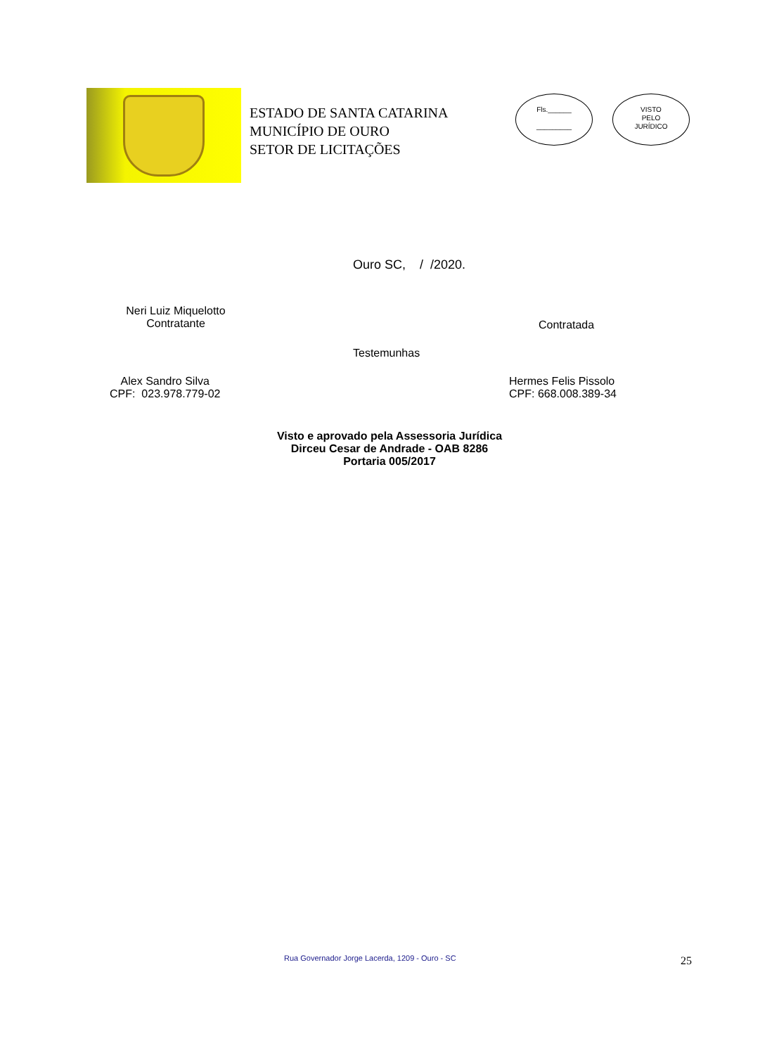ESTADO DE SANTA CATARINA
MUNICÍPIO DE OURO
SETOR DE LICITAÇÕES
Fls.______
_________
VISTO
PELO
JURÍDICO
Ouro SC, / /2020.
Neri Luiz Miquelotto
Contratante
Contratada
Testemunhas
Alex Sandro Silva
CPF: 023.978.779-02
Hermes Felis Pissolo
CPF: 668.008.389-34
Visto e aprovado pela Assessoria Jurídica
Dirceu Cesar de Andrade - OAB 8286
Portaria 005/2017
Rua Governador Jorge Lacerda, 1209 - Ouro - SC
25